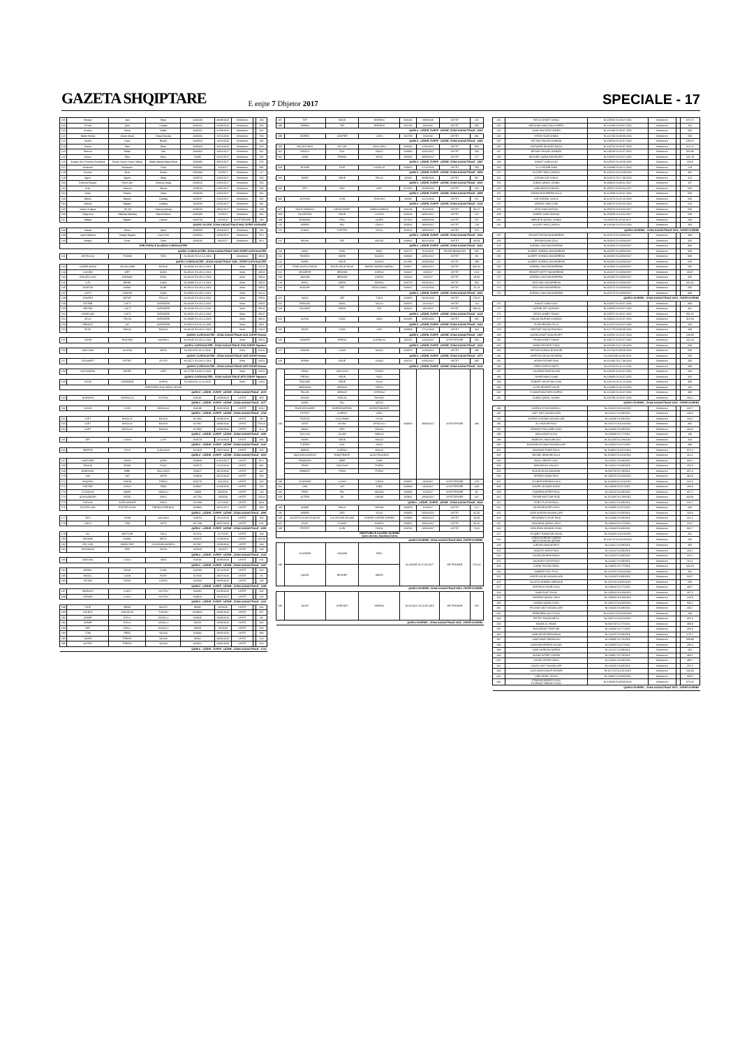GAZETA SHQIPTARE E enjte 7 Dhjetor 2017 SPECIALE - 17
| 118 | Emiljan | Ago | Rjepi | 1040194 | 30/09/2016 | Shtetërore | | 436 |
| 119 | Ermal | Qani | Sharka | 1040161 | 22/09/2016 | Shtetërore | | 304 |
| 120 | Andrea | Musa | Malai | 1040162 | 22/09/2016 | Shtetërore | | 341 |
| 121 | Nefeli Nevila | Atnan Atnan | Onjea Buzuka | 1040291 | 10/11/2016 | Shtetërore | | 500 |
| 122 | Gezim | Kaso | Rredhi | 1040313 | 24/11/2016 | Shtetërore | | 290 |
| 123 | Zenun | Taho | Mero | 1040320 | 30/11/2016 | Shtetërore | | 418 |
| 124 | Blerina | Rakip | Sali | 1040462 | 23/01/2017 | Shtetërore | | 162 |
| 125 | Zenun | Taho | Mero | 54480 | 25/01/2017 | Shtetërore | | 166 |
| 126 | Angjele Aris Dhimitra Enkeleda | Hysen Hysen Hysen Meleq | Maliqi Maliqi Maliqi Alizoti | 1040485 | 30/01/2017 | Shtetërore | | 476 |
| 127 | Emanuel | Muharem | Dina | 1040491 | 2/2/2017 | Shtetërore | | 396 |
| 128 | Andrea | Afrim | Xhollo | 1040494 | 2/2/2017 | Shtetërore | | 217 |
| 129 | Agron | Qazim | Meta | 1040515 | 22/02/2017 | Shtetërore | | 483 |
| 130 | Edmond Eduart | Petrit Jani | Obzova Kasaj | 1040520 | 23/02/2017 | Shtetërore | | 500 |
| 131 | Artin | Skendo | Mema | 1040531 | 24/02/2017 | Shtetërore | | 334 |
| 132 | Artan | Ramis | Zeka | 1040530 | 24/02/2017 | Shtetërore | | 492 |
| 133 | Bekim | Bajram | Sadikaj | 1040537 | 25/02/2017 | Shtetërore | | 350 |
| 134 | Reshat | Bajram | Sadikaj | 1040535 | 25/02/2017 | Shtetërore | | 391 |
| 135 | Saimir Ardjana | Ylli Ylli | Harizaj Harizaj | 1040540 | 28/02/2017 | Shtetërore | | 158 |
| 136 | Oliga Ana | Nikollaq Nikollaq | Babuli Babuli | 1040493 | 2/2/2017 | Shtetërore | | 484 |
| 137 | Baftjar | Bajram | Caushi | 1040703 | 12/4/2017 | SHTETERORE | | 296 |
| QARKU VLORE, ZONA KADASTRALE 8641 ZVRPP SARANDE | | | | | | | | |
| 138 | Sokrat | Misto | Gjoni | 1040558 | 16/03/2017 | Shtetërore | | 186 |
| 139 | Laert Vladimir | Hidajet Bajram | Cane Piro | 1040554 | 15/03/2017 | Shtetërore | | 56.2 |
| 140 | Hidajet | Emin | Cane | 1040546 | 8/3/2017 | Shtetërore | | 48.1 |
| DREJTORIA E ALUIZNI-t GJIROKASTER | | | | | | | | |
| QARKU GJIROKASTER, ZONA KADASTRALE 3480 ZVRPP GJIROKASTER | | | | | | | | |
| 141 | ANTHULLA | THOMA | TATA | Nr.28136 /Dt.21.12.2016 | | Shteterore | | 309.0 |
| QARKU GJIROKASTER , ZONA KADASTRALE 2392 , ZVRPP GJIROKASTER | | | | | | | | |
| 142 | SAJMIR,ANILA | SELIM,LAME | BASHA | Nr.28506 /Dt.29.12.2016 | | Shtet | | 211.0 |
| 143 | LUSJEN | IZET | ALIKO | Nr.29122 /Dt.28.12.2016 | | Shtet | | 435.0 |
| 144 | ENGJËLLUSH | XHEMALI | BOCI | Nr.29123 /Dt.28.12.2016 | | Shtet | | 339.0 |
| 145 | ILIR | BIRBIL | GABA | Nr.29380 /Dt.21.12.2016 | | Shtet | | 500.0 |
| 146 | VENETIK | ISMAIL | NURI | Nr.29121 /Dt.28.12.2016 | | Shtet | | 300.0 |
| 147 | LUFTI | SHAHIN | GABA | Nr.28504 /Dt.29.12.2016 | | Shtet | | 342.3 |
| 148 | XHAFER | METAT | POLLO | Nr.29120 /Dt.28.12.2016 | | Shtet | | 500.0 |
| 149 | FATMIR | LUFTI | SKËNDERI | Nr.28100 /Dt.23.12.2016 | | Shtet | | 500.0 |
| 150 | DRITAN | LUFTI | SKËNDERI | Nr.28119 /Dt.21.12.2016 | | Shtet | | 335.0 |
| 151 | SHKËLQIM | LUFTI | SKËNDERI | Nr.28101 /Dt.23.12.2016 | | Shtet | | 460.0 |
| 152 | ZELO | TELHA | SKËNDERI | Nr.28089 /Dt.21.12.2016 | | Shtet | | 384.0 |
| 153 | DRAGOT | ALI | SKËNDERI | Nr.28074 /Dt.21.12.2016 | | Shtet | | 88.0 |
| 154 | AFUZ | MALIQ | BASHA | Nr.29126 /Dt.28.12.2016 | | Shtet | | 123.3 |
| QARKU GJIROKASTER , ZONA KADASTRALE 2131 ZVRPP Permet | | | | | | | | |
| 155 | TAHIR | RUSHAN | HAXHIAJ | Nr.29148 /Dt.28.12.2016 | | Shtet | | 304.0 |
| QARKU GJIROKASTER , ZONA KADASTRALE 3719 ZVRPP Tepelene | | | | | | | | |
| 156 | GENTJAN | KUJTIM | BETA | Nr.29152/Dt.28.12.2016 | | Shtet | | 310.0 |
| QARKU GJIROKASTER , ZONA KADASTRALE 1356 ZVRPP Permet | | | | | | | | |
| 157 | LEONARTI | PETRIT | ZYLFO | Nr.16571 /Dt.29.12.2016 | | Shtet | | 260.0 |
| QARKU GJIROKASTER , ZONA KADASTRALE 2057 ZVRPP Permet | | | | | | | | |
| 158 | KOSTANDIN | MITRE | LIPE | Nr.17789 /Dt.06.12.2016 | | Shtet | | 250.0 |
| QARKU GJIROKASTER , ZONA KADASTRALE 3574 ZVRPP Tepelene | | | | | | | | |
| 159 | ALEM | KAREMAN | SHEHU | Nr.28061/Dt.21.12.2016 | | Shtet | | 120.0 |
| DREJTORIA E ALUIZNI-t LEZHE | | | | | | | | |
| QARKU _LEZHE , ZVRPP _LEZHE , ZONA KADASTRALE _1673 | | | | | | | | |
| 160 | NURADIN | HAJRULLA | VUTHAJ | 818191 | 23/09/2016 | SHTET | | 300 |
| QARKU _LEZHE , ZVRPP _LEZHE , ZONA KADASTRALE _1677 | | | | | | | | |
| 161 | VLASH | GJIN | NIKOLLAJ | 816188 | 25/02/2016 | SHTET | | 228.2 |
| QARKU _LEZHE , ZVRPP _LEZHE , ZONA KADASTRALE _1768 | | | | | | | | |
| 162 | GJET | NIKOLLE | BASHA | 817964 | 26/08/2016 | SHTET | | 99 |
| 163 | GJET | NIKOLLE | BASHA | 817967 | 26/08/2016 | SHTET | | 578.16 |
| 164 | GJET | NIKOLLE | BASHA | 817965 | 26/08/2016 | SHTET | | 11.1 |
| QARKU _LEZHE , ZVRPP _LEZHE , ZONA KADASTRALE _1890 | | | | | | | | |
| 165 | ZEF | LLESH | LUFI | 818578 | 22/11/2016 | SHTET | | 486 |
| QARKU _LEZHE , ZVRPP _LEZHE , ZONA KADASTRALE _2120 | | | | | | | | |
| 166 | MARTIN | SYLE | GJELOSHI | 817823 | 29/07/2016 | SHTET | | 455 |
| QARKU _LEZHE , ZVRPP _LEZHE , ZONA KADASTRALE _2364 | | | | | | | | |
| 167 | LUMTURIE | ADEM | ÇERA | 818948 | 31/01/2017 | SHTET | | 35.1 |
| 168 | PAULIN | NDUE | FILAJ | 818575 | 21/11/2016 | SHTET | | 381 |
| 169 | BARDHOK | BIBE | BALLOSHI | 818817 | 28/12/2016 | SHTET | | 442 |
| 170 | LEK | VAT | VATHI | 818818 | 28/12/2016 | SHTET | | 500 |
| 171 | VINÇENS | SIMON | PIROLI | 816579 | 11/5/2016 | SHTET | | 160 |
| 172 | PJETER | LLESH | ZIMA | 818037 | 31/08/2016 | SHTET | | 100 |
| 173 | GJOVALIN | MARK | NIKOLLI | 13389 | 8/6/2016 | SHTET | | 120 |
| 174 | ALEKSANDER | NDUE | NDOJ | 817704 | 1/8/2016 | SHTET | | 250.8 |
| 175 | EUDON | ALEKSANDER | NDOJ | 817608 | 11/7/2016 | SHTET | | 90.8 |
| 176 | KUJTIM LIZA | PJETER GJON | PRENGA PRENGA | 818884 | 20/01/2017 | SHTET | | 384 |
| QARKU _LEZHE , ZVRPP _LEZHE , ZONA KADASTRALE _2586 | | | | | | | | |
| 177 | DED | SHAN | LALLINAJ | 818553 | 16/11/2016 | SHTET | | 500 |
| 178 | LUIGJ | TOM | HOTI | 817789 | 28/07/2016 | SHTET | | 413 |
| QARKU _LEZHE , ZVRPP _LEZHE , ZONA KADASTRALE _2693 | | | | | | | | |
| 179 | ALI | BAFTJAR | SULA | 817612 | 11/7/2016 | SHTET | | 169 |
| 180 | SELMAN | ISMAIL | META | 818225 | 27/09/2016 | SHTET | | 184.08 |
| 181 | LEK LIZA | MARK DED | GJISHNIKA MARKU | 817867 | 15/08/2016 | SHTET | | 284 |
| 182 | XHOVALIN | DED | GEGA | 819133 | 1/3/2017 | SHTET | | 129 |
| QARKU _LEZHE , ZVRPP _LEZHE , ZONA KADASTRALE _1015 | | | | | | | | |
| 183 | ADELINA | LUIGJ | VATA | 818166 | 20/09/2016 | SHTET | | 454 |
| QARKU _LEZHE , ZVRPP _LEZHE , ZONA KADASTRALE _1087 | | | | | | | | |
| 184 | NDREC | NDUE | GJINI | 818793 | 15/12/2016 | SHTET | | 352 |
| 185 | NIKOLL | GJON | FILIPI | 817826 | 28/07/2016 | SHTET | | 46 |
| 186 | FATION | NDUE | GJEKA | 816450 | 28/04/2016 | SHTET | | 138 |
| QARKU _LEZHE , ZVRPP _LEZHE , ZONA KADASTRALE _1099 | | | | | | | | |
| 187 | MARASH | LUIGJ | SHYTAJ | 818461 | 31/10/2016 | SHTET | | 500 |
| 188 | DONIKA | LUIGJ | SHYTAJ | 819023 | 16/02/2017 | SHTET | | 214 |
| QARKU _LEZHE , ZVRPP _LEZHE , ZONA KADASTRALE _1434 | | | | | | | | |
| 189 | FILIP | RROK | MILOTI | 80295 | 6/6/2016 | SHTET | | 316 |
| 190 | GJERGJ | ANGJELIN | TUSHAJ | 8168842 | 20/06/2016 | SHTET | | 467 |
| 191 | ADMIR | EJELL | GAZULLI | 818046 | 24/08/2016 | SHTET | | 94 |
| 192 | ADMIR | EJELL | GAZULLI | 80253 | 16/06/2016 | SHTET | | 324 |
| 193 | ZEF | EJELL | GAZULLI | 80259 | 7/6/2016 | SHTET | | 500 |
| 194 | TOM | PREÇ | VASIJA | 816931 | 28/06/2016 | SHTET | | 383 |
| 195 | GEZIM | PREND | VASIJA | 80291 | 29/06/2016 | SHTET | | 224 |
| 196 | ASTRIT | PRENG | VASIJA | 816651 | 24/05/2016 | SHTET | | 154 |
| QARKU _LEZHE , ZVRPP _LEZHE , ZONA KADASTRALE _1716 | | | | | | | | |
| 197 | TEF | NDOK | NDREKA | 818230 | 28/9/2016 | SHTET | 115 |
| 198 | ARBEN | TEF | NDREKA | 816790 | 9/6/2016 | SHTET | 500 |
| QARKU _LEZHE, ZVRPP _LEZHE, ZONA KADASTRALE _1843 | | | | | | | |
| 199 | NDREK | GASPER | LUKU | 816759 | 6/6/2016 | SHTET | 381 |
| QARKU _LEZHE, ZVRPP _LEZHE, ZONA KADASTRALE _1986 | | | | | | | |
| 200 | NIK ANTONIO | VAT VAT | LEKA LEKA | 819026 | 17/02/2017 | SHTET | 350 |
| 201 | RIGELS | KOL | NICAJ | 818880 | 31/01/2017 | SHTET | 190 |
| 202 | AGIM | FRROK | NDOJ | 818915 | 29/03/2017 | SHTET | 277 |
| QARKU _LEZHE, ZVRPP _LEZHE, ZONA KADASTRALE _1987 | | | | | | | |
| 203 | JETMIR | FILIP | GJOKLAJ | 818812 | 27/12/2016 | SHTET | 500 |
| QARKU _LEZHE, ZVRPP _LEZHE, ZONA KADASTRALE _2569 | | | | | | | |
| 204 | MARK | NDUE | PALAJ | 81539 | 30/09/2016 | SHTET | 367 |
| QARKU _LEZHE, ZVRPP _LEZHE, ZONA KADASTRALE _2660 | | | | | | | |
| 205 | ZEF | DED | MICI | 817970 | 26/08/2016 | SHTET | 264 |
| QARKU _LEZHE, ZVRPP _LEZHE, ZONA KADASTRALE _2995 | | | | | | | |
| 206 | ALFONS | GJIN | TRASHAJ | 91639 | 12/12/2016 | SHTET | 371 |
| QARKU _LEZHE, ZVRPP _LEZHE, ZONA KADASTRALE _3126 | | | | | | | |
| 207 | MUHO MIMOZA | ADEM AHMET | AMBIJA AMBIJA | 818748 | 9/12/2016 | SHTET | 85.47 |
| 208 | VALENTINA | NDUE | LLESHI | 819128 | 28/02/2017 | SHTET | 222 |
| 209 | EDMOND | DED | KÇIRA | 817921 | 23/08/2016 | SHTET | 237 |
| 210 | ARBEN | PAL | LEKAJ | 819818 | 29/03/2017 | SHTET | 749 |
| 211 | SOKOL | PJETER | KOLA | 819116 | 28/02/2017 | SHTET | 570 |
| QARKU _LEZHE, ZVRPP _LEZHE, ZONA KADASTRALE _3641 | | | | | | | |
| 212 | PASHK | ZEF | NDOJA | 818832 | 30/12/2016 | SHTET | 48.59 |
| QARKU _LEZHE, ZVRPP _LEZHE, ZONA KADASTRALE _8631 | | | | | | | |
| 213 | BAKI | RIZA | REÇI | 818715 | 5/12/2016 | PA INFORMACION | 500 |
| 214 | RISEDA | MARK | KOLECI | 818694 | 23/01/2017 | SHTET | 90 |
| 215 | MARK | NDUE | KOLECI | 817981 | 26/08/2016 | SHTET | 399 |
| 216 | FRAN ALEKS PASHK | NDUE NDUE NDUE | MARKU MARKU MARKU | 819817 | 29/03/2017 | SHTET | 882.45 |
| 217 | MYZAFER | IBRAHIM | SHEHU | 819137 | 1/3/2017 | SHTET | 41.8 |
| 218 | JASHAR | IBRAHIM | SHEHU | 819135 | 1/3/2017 | SHTET | 29.93 |
| 219 | MHILL | MARK | MARKU | 819779 | 20/03/2017 | SHTET | 382 |
| 220 | BLEDAR | ZEF | DEDGJONAJ | 818467 | 31/10/2016 | SHTET | 25.18 |
| QARKU _LEZHE, ZVRPP _LEZHE, ZONA KADASTRALE _8632 | | | | | | | |
| 221 | VASIL | ZEF | TUKU | 818365 | 18/10/2016 | SHTET | 279.97 |
| 222 | PARLIND | VASIL | SELAJ | 818975 | 12/2/2017 | SHTET | 113 |
| 223 | EDUARD | MARK | FIZI | 819118 | 28/2/2017 | SHTET | 336.63 |
| QARKU _LEZHE, ZVRPP _LEZHE, ZONA KADASTRALE _2125 | | | | | | | |
| 224 | ALEKS | GJOK | JAKU | 816836 | 20/06/2016 | SHTET | 381 |
| QARKU _LEZHE, ZVRPP _LEZHE, ZONA KADASTRALE _3214 | | | | | | | |
| 225 | NDUE | GJOK | LESI | 818809 | 27/12/2016 | SHTET | 464 |
| QARKU _LEZHE, ZVRPP _LEZHE, ZONA KADASTRALE _1987 | | | | | | | |
| 226 | SANDER | PRENG | GJOPALAJ | 811006 | 21/04/2017 | SHTETERORE | 300 |
| QARKU _LEZHE, ZVRPP _LEZHE, ZONA KADASTRALE _2364 | | | | | | | |
| 227 | DRANE | GJON | MUÇA | 819973 | 21/04/2017 | SHTET | 486 |
| QARKU _LEZHE, ZVRPP _LEZHE, ZONA KADASTRALE _2377 | | | | | | | |
| 228 | ARMIR | NDUE | VUKAJ | 811022 | 24/04/2017 | SHTET | 300 |
| QARKU _LEZHE, ZVRPP _LEZHE, ZONA KADASTRALE _3126 | | | | | | | |
| 229 | FRAN | GJELOSH | POPAJ | 819816 | 29/03/2017 | SHTETERORE | 483 |
| | PRENG | NDUE | HILA | | | | |
| | ROLAND | NDUE | KOLA | | | | |
| | MARJANA | MIRASH | LEKAJ | | | | |
| | PALIJN | MIRASH | STERKAJ | | | | |
| | HASAN | XHELAL | PASHAJ | | | | |
| | MARK | PAL | QETAJ | | | | |
| | RUZHDIE/SABRI | NUREDIN/ZENEL | MURATI/MURATI | | | | |
| | PETRIT | GJERGJ | JAKU | | | | |
| | RUZHDI | SULEJMAN | HYSA | | | | |
| | GENT | ALEKO | AFEZOLLI | | | | |
| | NDOC | DED | MULAJ | | | | |
| | ASLLAN | ISLAM | ISMAILI | | | | |
| | MARK | DEDE | MULAJ | | | | |
| | PJERIN | KOL | HILEJ | | | | |
| | MARJE | GJERGJ | MALAJ | | | | |
| | MAJLINDA/ANDON | RAKIP/RAKIP | AGASTRA/LEKA | | | | |
| | RAMAZAN | IMER | CANI | | | | |
| | FRAN | GJELOSH | POPAJ | | | | |
| | ARMANT | FRAN | POPAJ | | | | |
| 230 | VLADIMIR | LLESH | GJEKA | 819887 | 10/4/2017 | SHTETERORE | 278 |
| 231 | LIZA | VAT | BIBA | 819888 | 10/4/2017 | SHTETERORE | 429 |
| 232 | FRED | PAL | NDOKA | 819884 | 6/4/2017 | SHTETERORE | 82 |
| 233 | ASTRID | UK | LIMANI | 819811 | 28/03/2017 | SHTETERORE | 322 |
| QARKU _LEZHE , ZVRPP _LEZHE , ZONA KADASTRALE _8632 | | | | | | | |
| 234 | AGIME | MALO | HOXHA | 819879 | 6/4/2017 | SHTET | 21.2 |
| 235 | ARBEN | DED | KOLA | 819955 | 20/04/2015 | SHTET | 92.34 |
| 236 | VALDETE ALION EUKLED | ISA SELAMI SELAMI | SHERRI SHERRI SHERRI | 819940 | 19/04/2017 | SHTET | 20.09 |
| 237 | KOLE | GJOKE | KADELI | 819951 | 19/04/2017 | SHTET | 36.45 |
| 238 | PETRIT | GJIN | DODA | 819792 | 23/04/2017 | SHTET | 74.32 |
| DREJTORIA E ALUIZNI-t DURRES Qarku Durres, Bashkia Durres | | | | | | | |
| QARKU DURRES, ZONA KADASTRALE 8518, ZVRPP DURRES | | | | | | | |
| 239 | VLADIMIR | HASHIM | RECI | Nr.263405 Dt.27.04.2017 | | ME PRONAR | 278 m2 |
| | QAZIM | REXHEP | MERO | | | | |
| QARKU DURRES, ZONA KADASTRALE 8512, ZVRPP DURRES | | | | | | | |
| 240 | JUSUF | SHEFQET | XHERAJ | Nr.251423. Dt.13.05.2016 | | ME PRONAR | 135 |
| QARKU DURRES , ZONA KADASTRALE 3339 , ZVRPP DURRES | | | | | | | |
| 241 | FATOS AHMET DANAJ | Nr.220565 Dt.28.07.2016 | Shteterore | | 376.71 |
| 242 | KRESHNIK MUSTAFA DURRO | Nr.221190 Dt.28.07.2016 | Shteterore | | 411 |
| 243 | LUAN MUSTAFA DURRO | Nr.221189 Dt.28.07.2016 | Shteterore | | 500 |
| 244 | HYSNI HILMI SHABA | Nr.221734 Dt.08.08.2016 | Shteterore | | 500 |
| 245 | FATJON HASAN SHABANI | Nr.220819 Dt.26.07.2016 | Shteterore | | 108.15 |
| 246 | XHEVAHIR DILAVER MUÇA | Nr.220763 Dt.28.07.2016 | Shteterore | | 214.72 |
| 247 | BESNIK HASAN SHABANI | Nr.220628 Dt.25.07.2016 | Shteterore | | 456.93 |
| 248 | BESARD QAZIM BASHKURTI | Nr.220503 Dt.18.07.2016 | Shteterore | | 231.79 |
| 249 | XHAVIT GANI ALIAJ | Nr.220531 Dt.18.08.2016 | Shteterore | | 163.8 |
| 250 | YLLI FATMIR DANI | Nr.226098 Dt.23.12.2016 | Shteterore | | 210 |
| 251 | OLGERT NIKO ÇARÇIU | Nr.223112 Dt.13.09.2016 | Shteterore | | 482 |
| 252 | ILIRJAN ILIR SHALA | Nr.225472 Dt.17.08.2016 | Shteterore | | 412 |
| 253 | ALBAN QEMAL SHABA | Nr.260913 Dt.08.02.2017 | Shteterore | | 197 |
| 254 | SAMI NEZIR ZAKOVA | Nr.155072 Dt.03.04.2017 | Shteterore | | 500 |
| 255 | DURIM MUHARREM KOLA | Nr.221093 Dt.26.07.2016 | Shteterore | | 500 |
| 256 | ILIR XHEMAL SHALA | Nr.221074 Dt.25.10.2016 | Shteterore | | 500 |
| 257 | ARDIAN SAMI GJINI | Nr.240515 Dt.03.06.2016 | Shteterore | | 210 |
| 258 | JETA SAMI ZAKOVA | Nr.155070 Dt.19.04.2017 | Shteterore | | 500 |
| 259 | DOREN SAMI ZAKOVA | Nr.155069 Dt.19.04.2017 | Shteterore | | 500 |
| 260 | MARJETA QEMAL SHABA | Nr.263207Dt.15.04.2017 | Shteterore | | 500 |
| 261 | OLGERT NIKO ÇARÇIU | Nr.224249 Dt.10.10.2016 | Shteterore | | 464 |
| QARKU DURRES , ZONA KADASTRALE 3542, ZVRPP DURRES | | | | | |
| 262 | EDUART BESIM MUHARREMI | Nr.262574 Dt.20/03/2017 | Shteterore | | 383 |
| 263 | DRITAN AGIM ÇELA | Nr.262631 Dt.23/03/2017 | Shteterore | | 440 |
| 264 | XHEMAL HAKI MUHARREMI | Nr.262663 Dt.23/03/2017 | Shteterore | | 990 |
| 265 | ALBERT XHEMAL MUHARREMI | Nr.262667 Dt.23/03/2017 | Shteterore | | 500 |
| 266 | ALBERT XHEMAL MUHARREMI | Nr.262665 Dt.23/03/2017 | Shteterore | | 698 |
| 267 | ALBERT XHEMAL MUHARREMI | Nr.262664 Dt.23/03/2017 | Shteterore | | 658 |
| 268 | XHEMAL HAKI MUHARREMI | Nr.262666 Dt.23/03/2017 | Shteterore | | 500 |
| 269 | REZART MYFIT MUHARREMI | Nr.262627 Dt.23/03/2017 | Shteterore | | 40.87 |
| 270 | XHEMAL HAKI MUHARREMI | Nr.262630 Dt.23/03/2017 | Shteterore | | 456 |
| 271 | VEIZ HAKI MUHARREMI | Nr.262628 Dt.23/03/2017 | Shteterore | | 232.35 |
| 272 | VEIZ HAKI MUHARREMI | Nr.262575 Dt.20/03/2017 | Shteterore | | 500 |
| 273 | XHEMAL HAKI MUHARREMI | Nr.262576 Dt.20/03/2017 | Shteterore | | 830 |
| QARKU DURRES , ZONA KADASTRALE 3339 , ZVRPP DURRES | | | | | |
| 274 | XHAVIT GANI ALIAJ | Nr.220507 Dt.28.07.2016 | Shteterore | | 390 |
| 275 | KATRIN ZEF QUNGELI | Nr.220505 Dt.28.07.2016 | Shteterore | | 362 |
| 276 | GENCI AHMET DANAJ | Nr.220557 Dt.28.07.2016 | Shteterore | | 301.52 |
| 277 | HASAN BAJRAM SHABANI | Nr.220641 Dt.25.07.2016 | Shteterore | | 413.59 |
| 278 | FLORI RIZVAN TOLA | Nr.221075 Dt.26.07.2016 | Shteterore | | 320 |
| 279 | SHEFQET MALIQ PASHKAJ | Nr.221770 Dt.08.08.2016 | Shteterore | | 290 |
| 280 | QAZIM AHMET BASHKURTI | Nr.220502 Dt.26.07.2016 | Shteterore | | 248.69 |
| 281 | FEHMI AHMET DANAJ | Nr.220572 Dt.26.07.2016 | Shteterore | | 242.44 |
| 282 | RAMIZ REXHEP THAÇI | Nr.220184 Dt.17.08.2016 | Shteterore | | 500 |
| 283 | DRITAN KAJMAK BUNGURI | Nr.221748 Dt.08.08.2016 | Shteterore | | 500 |
| 284 | SHPETIM SELIM PATARRIA | Nr.223135Dt.13.09.2016 | Shteterore | | 500 |
| 285 | ARJAN FATMIR DANI | Nr.222196 Dt.17.08.2016 | Shteterore | | 500 |
| 286 | SPIRO JORGJI RAFTI | Nr.225320 Dt.11.11.2016 | Shteterore | | 485 |
| 287 | LAVDRIM RAMI ISLAMI | Nr.220440 Dt.16.07.2016 | Shteterore | | 335 |
| 288 | TAHIR RAMI ISLAMI | Nr.220809 Dt.20.07.2016 | Shteterore | | 450 |
| 289 | ROBERT NASIP BELLOVA | Nr.224218 Dt.11.10.2016 | Shteterore | | 380 |
| 290 | ALTIN REXHEP GASHI | Nr.224839 Dt.26.10.2016 | Shteterore | | 445 |
| 291 | FLAMUR MUSTAFA DURRO | Nr.221200 Dt.26.07.2016 | Shteterore | | 396 |
| 292 | ALBAN QEMAL SHABA | Nr.220780 Dt.28.07.2016 | Shteterore | | 186.2 |
| QARKU DURRES , ZONA KADASTRALE 3215 , ZVRPP DURRES | | | | | |
| 293 | AGRON HYSNI KAMOLLI | Nr.219162 Dt.6/24/2016 | Shteterore | | 245.7 |
| 294 | AJET VAIT HASANLLARI | Nr.213417 Dt.3/9/2016 | Shteterore | | 183.4 |
| 295 | ALFRED XHEZMI HASANLLARI | Nr.213430 Dt.3/9/2016 | Shteterore | | 194.2 |
| 296 | ALI HAJDAR RUCI | Nr.219175 Dt.6/24/2016 | Shteterore | | 366 |
| 297 | ARMAND PELLUMB DOKO | Nr.213435 Dt.3/9/2016 | Shteterore | | 366.8 |
| 298 | AVNI SADIK KLOSI | Nr.219638 Dt.7/7/2016 | Shteterore | | 180 |
| 299 | BARDHYL MUSA BEJDO | Nr.152239 Dt.1/29/2016 | Shteterore | | 403 |
| 300 | BASHKIM SELMAN HASANLLARI | Nr.218653 Dt.6/7/2016 | Shteterore | | 380 |
| 301 | BASHKIM TAHIR KOLA | Nr.154802 Dt.3/15/2016 | Shteterore | | 375.4 |
| 302 | BESNIK IBRAHIM KOLA | Nr.152850 Dt.2/24/2016 | Shteterore | | 413.2 |
| 303 | BILAL SERVET AGO | Nr.213415 Dt.3/9/2016 | Shteterore | | 304.1 |
| 304 | BRAHIM ALI SALIASI | Nr.213412 Dt.3/9/2016 | Shteterore | | 255.6 |
| 305 | BUJAR MUSA MANJANI | Nr.919758 Dt.7/8/2016 | Shteterore | | 307.6 |
| 306 | DEFRIM LIMAN RUCI | Nr.219379 Dt.6/29/2016 | Shteterore | | 466.9 |
| 307 | DYLBER IBRAHIM KOLA | Nr.152849 Dt.2/24/2016 | Shteterore | | 324.6 |
| 308 | ENVER SELMAN DOKO | Nr.218649 Dt.6/7/2016 | Shteterore | | 286.9 |
| 309 | EQEREM SEFER PAJA | Nr.213410 Dt.3/9/2016 | Shteterore | | 357.2 |
| 310 | FATMIR BAFTJAR ROÇI | Nr.152108 Dt.1/28/2016 | Shteterore | | 433.81 |
| 311 | FERIT FLATUR PAJA | Nr.213422 Dt.3/9/2016 | Shteterore | | 156.7 |
| 312 | GEZIM REXHEP LATAJ | Nr.153685 Dt.3/7/2016 | Shteterore | | 400 |
| 313 | GURI XHEZMI HASANLLARI | Nr.213431 Dt.3/9/2016 | Shteterore | | 190.3 |
| 314 | HEKURAN FLATUR PAJA | Nr.213436 Dt.3/9/2016 | Shteterore | | 161.5 |
| 315 | HEKURAN QEMAL LEKA | Nr.219644 Dt.7/7/2016 | Shteterore | | 220.7 |
| 316 | HEKURAN SELMAN DOKO | Nr.213433 Dt.3/9/2016 | Shteterore | | 331.7 |
| 317 | HYQMET RAMAZAN DISHA | Nr.219138 Dt.6/24/2016 | Shteterore | | 341 |
| 318 | AFRIM NUREDIN QERIMI IBER NUREDIN QERIMI | Nr.224170 Dt.10/10/2016 | Shteterore | | 500 |
| 319 | ILIRJAN NAIM AFMETI | Nr.213421 Dt.3/9/2016 | Shteterore | | 305 |
| 320 | INAJETE ADEM PAJA | Nr.213413 Dt.3/9/2016 | Shteterore | | 263.1 |
| 321 | ISA BESIM BRAHIMASI | Nr.213424 Dt.3/9/2016 | Shteterore | | 251.1 |
| 322 | JASHAR FLATUR PAJA | Nr.213437 Dt.3/9/2016 | Shteterore | | 210.1 |
| 323 | KADRI TOSUM DEMA | Nr.219625 Dt.7/7/2016 | Shteterore | | 343.18 |
| 324 | KAMBER FILE ZYLA | Nr.222378 Dt.8/24/2016 | Shteterore | | 432 |
| 325 | LAVER HASIM HASANLLARI | Nr.213423 Dt.3/9/2016 | Shteterore | | 329.7 |
| 326 | LULJETA XHEMAL BERISHA | Nr.223710 Dt.9/26/2016 | Shteterore | | 500 |
| 327 | MYRTEZA TAHIR KOLA | Nr.219628 Dt.7/7/2016 | Shteterore | | 496.7 |
| 328 | NAIM ESAT DISHA | Nr.219353 Dt.6/29/2016 | Shteterore | | 287.3 |
| 329 | NDRICIM QEMAL LEKA | Nr.219359 Dt.6/29/2016 | Shteterore | | 240.9 |
| 330 | OSMAN QAZIM COKU | Nr.219472 Dt.6/30/2016 | Shteterore | | 500.1 |
| 331 | PELIVAN VAIT HASANLLARI | Nr.213416 Dt.3/9/2016 | Shteterore | | 200.7 |
| 332 | PERPARIM HALIT RUÇI | Nr.224161 Dt.10/10/2016 | Shteterore | | 238 |
| 333 | PETRIT HASAN META | Nr.219172 Dt.6/24/2016 | Shteterore | | 361.5 |
| 334 | RASIM ALI RAMA | Nr.919728 Dt.7/7/2016 | Shteterore | | 499.9 |
| 335 | RIZA BEQIR TROPLINI | Nr.219600 Dt.7/7/2016 | Shteterore | | 450.8 |
| 336 | SAMI BESIM BRAHIMASI | Nr.213425 Dt.3/9/2016 | Shteterore | | 173.7 |
| 337 | SAMI HAMIT MEMISHAJ | Nr.219696 Dt.7/6/2016 | Shteterore | | 309.99 |
| 338 | SAMI MUHARREM SALIKO | Nr.218650 Dt.6/7/2016 | Shteterore | | 295.4 |
| 339 | SAMI NUREDIN QERIMI | Nr.222211 Dt.9/9/2016 | Shteterore | | 400 |
| 340 | SAZAN ISTREF KODRA | Nr.219697 Dt.7/8/2016 | Shteterore | | 494.1 |
| 341 | SHAZE SEFER DOKO | Nr.213432 Dt.3/9/2016 | Shteterore | | 485.7 |
| 342 | SOKOL VAIT HASANLLARI | Nr.213420 Dt.3/9/2016 | Shteterore | | 207.5 |
| 343 | SULEJMAN JAKUP DEHARI | Nr.151714 Dt.1/21/2016 | Shteterore | | 244.33 |
| 344 | VEBI ZENEL VESHI | Nr.219407 Dt.6/30/2016 | Shteterore | | 360.5 |
| 345 | ETMOND MEXHIT LICAJ FLORIANT MEXHIT LICAJ | Nr.219408 Dt.06/30/2016 | Shteterore | | 375.43 |
| QARKU DURRES , ZONA KADASTRALE 2574 , ZVRPP DURRES | | | | | |